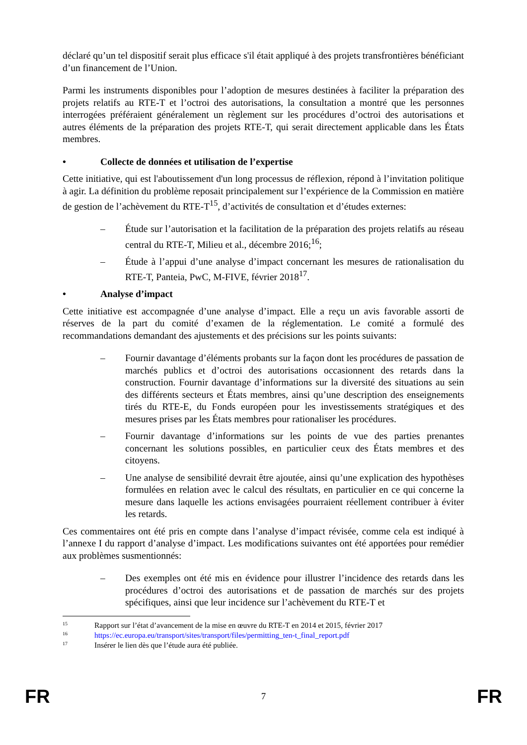déclaré qu’un tel dispositif serait plus efficace s'il était appliqué à des projets transfrontières bénéficiant d’un financement de l’Union.
Parmi les instruments disponibles pour l’adoption de mesures destinées à faciliter la préparation des projets relatifs au RTE-T et l’octroi des autorisations, la consultation a montré que les personnes interrogées préféraient généralement un règlement sur les procédures d’octroi des autorisations et autres éléments de la préparation des projets RTE-T, qui serait directement applicable dans les États membres.
• Collecte de données et utilisation de l’expertise
Cette initiative, qui est l'aboutissement d'un long processus de réflexion, répond à l’invitation politique à agir. La définition du problème reposait principalement sur l’expérience de la Commission en matière de gestion de l’achèvement du RTE-T<sup>15</sup>, d’activités de consultation et d’études externes:
– Étude sur l’autorisation et la facilitation de la préparation des projets relatifs au réseau central du RTE-T, Milieu et al., décembre 2016;<sup>16</sup>;
– Étude à l’appui d’une analyse d’impact concernant les mesures de rationalisation du RTE-T, Panteia, PwC, M-FIVE, février 2018<sup>17</sup>.
• Analyse d’impact
Cette initiative est accompagnée d’une analyse d’impact. Elle a reçu un avis favorable assorti de réserves de la part du comité d’examen de la réglementation. Le comité a formulé des recommandations demandant des ajustements et des précisions sur les points suivants:
– Fournir davantage d’éléments probants sur la façon dont les procédures de passation de marchés publics et d’octroi des autorisations occasionnent des retards dans la construction. Fournir davantage d’informations sur la diversité des situations au sein des différents secteurs et États membres, ainsi qu’une description des enseignements tirés du RTE-E, du Fonds européen pour les investissements stratégiques et des mesures prises par les États membres pour rationaliser les procédures.
– Fournir davantage d’informations sur les points de vue des parties prenantes concernant les solutions possibles, en particulier ceux des États membres et des citoyens.
– Une analyse de sensibilité devrait être ajoutée, ainsi qu’une explication des hypothèses formulées en relation avec le calcul des résultats, en particulier en ce qui concerne la mesure dans laquelle les actions envisagées pourraient réellement contribuer à éviter les retards.
Ces commentaires ont été pris en compte dans l’analyse d’impact révisée, comme cela est indiqué à l’annexe I du rapport d’analyse d’impact. Les modifications suivantes ont été apportées pour remédier aux problèmes susmentionnés:
– Des exemples ont été mis en évidence pour illustrer l’incidence des retards dans les procédures d’octroi des autorisations et de passation de marchés sur des projets spécifiques, ainsi que leur incidence sur l’achèvement du RTE-T et
15 Rapport sur l’état d’avancement de la mise en œuvre du RTE-T en 2014 et 2015, février 2017
16 https://ec.europa.eu/transport/sites/transport/files/permitting_ten-t_final_report.pdf
17 Insérer le lien dès que l’étude aura été publiée.
FR 7 FR